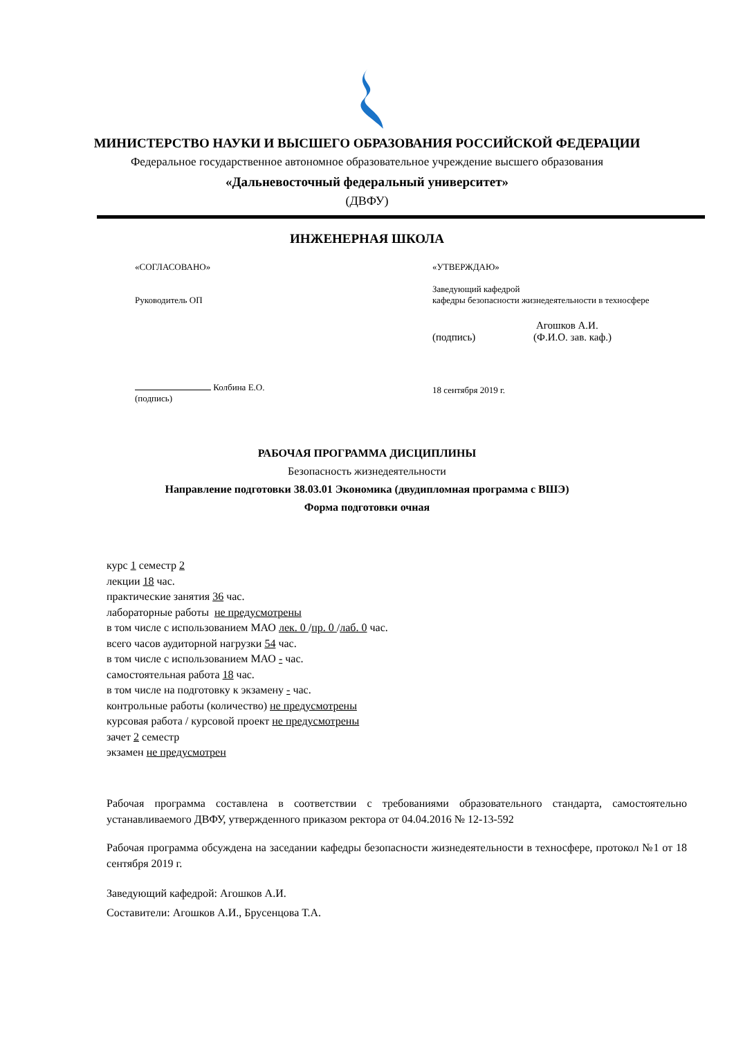МИНИСТЕРСТВО НАУКИ И ВЫСШЕГО ОБРАЗОВАНИЯ РОССИЙСКОЙ ФЕДЕРАЦИИ
Федеральное государственное автономное образовательное учреждение высшего образования
«Дальневосточный федеральный университет»
(ДВФУ)
ИНЖЕНЕРНАЯ ШКОЛА
«СОГЛАСОВАНО»
Руководитель ОП
Колбина Е.О.
(подпись)
«УТВЕРЖДАЮ»
Заведующий кафедрой
кафедры безопасности жизнедеятельности в техносфере
Агошков А.И.
(подпись) (Ф.И.О. зав. каф.)
18 сентября 2019 г.
РАБОЧАЯ ПРОГРАММА ДИСЦИПЛИНЫ
Безопасность жизнедеятельности
Направление подготовки 38.03.01 Экономика (двудипломная программа с ВШЭ)
Форма подготовки очная
курс 1 семестр 2
лекции 18 час.
практические занятия 36 час.
лабораторные работы не предусмотрены
в том числе с использованием МАО лек. 0 /пр. 0 /лаб. 0 час.
всего часов аудиторной нагрузки 54 час.
в том числе с использованием МАО - час.
самостоятельная работа 18 час.
в том числе на подготовку к экзамену - час.
контрольные работы (количество) не предусмотрены
курсовая работа / курсовой проект не предусмотрены
зачет 2 семестр
экзамен не предусмотрен
Рабочая программа составлена в соответствии с требованиями образовательного стандарта, самостоятельно устанавливаемого ДВФУ, утвержденного приказом ректора от 04.04.2016 № 12-13-592
Рабочая программа обсуждена на заседании кафедры безопасности жизнедеятельности в техносфере, протокол №1 от 18 сентября 2019 г.
Заведующий кафедрой: Агошков А.И.
Составители: Агошков А.И., Брусенцова Т.А.